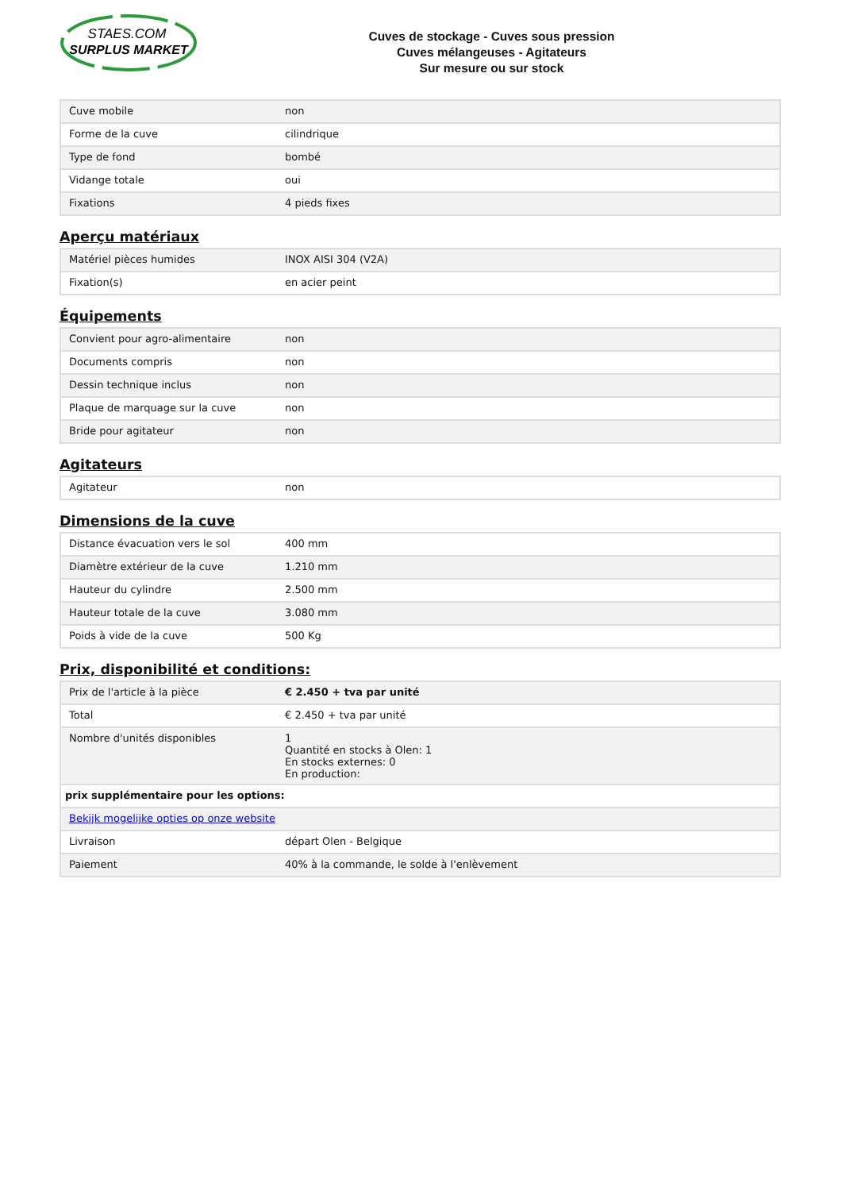STAES.COM
SURPLUS MARKET
Cuves de stockage - Cuves sous pression
Cuves mélangeuses - Agitateurs
Sur mesure ou sur stock
| Cuve mobile | non |
| Forme de la cuve | cilindrique |
| Type de fond | bombé |
| Vidange totale | oui |
| Fixations | 4 pieds fixes |
Aperçu matériaux
| Matériel pièces humides | INOX AISI 304 (V2A) |
| Fixation(s) | en acier peint |
Équipements
| Convient pour agro-alimentaire | non |
| Documents compris | non |
| Dessin technique inclus | non |
| Plaque de marquage sur la cuve | non |
| Bride pour agitateur | non |
Agitateurs
| Agitateur | non |
Dimensions de la cuve
| Distance évacuation vers le sol | 400 mm |
| Diamètre extérieur de la cuve | 1.210 mm |
| Hauteur du cylindre | 2.500 mm |
| Hauteur totale de la cuve | 3.080 mm |
| Poids à vide de la cuve | 500 Kg |
Prix, disponibilité et conditions:
| Prix de l'article à la pièce | € 2.450 + tva par unité |
| Total | € 2.450 + tva par unité |
| Nombre d'unités disponibles | 1 Quantité en stocks à Olen: 1 En stocks externes: 0 En production: |
| prix supplémentaire pour les options: | |
| Bekijk mogelijke opties op onze website | |
| Livraison | départ Olen - Belgique |
| Paiement | 40% à la commande, le solde à l'enlèvement |